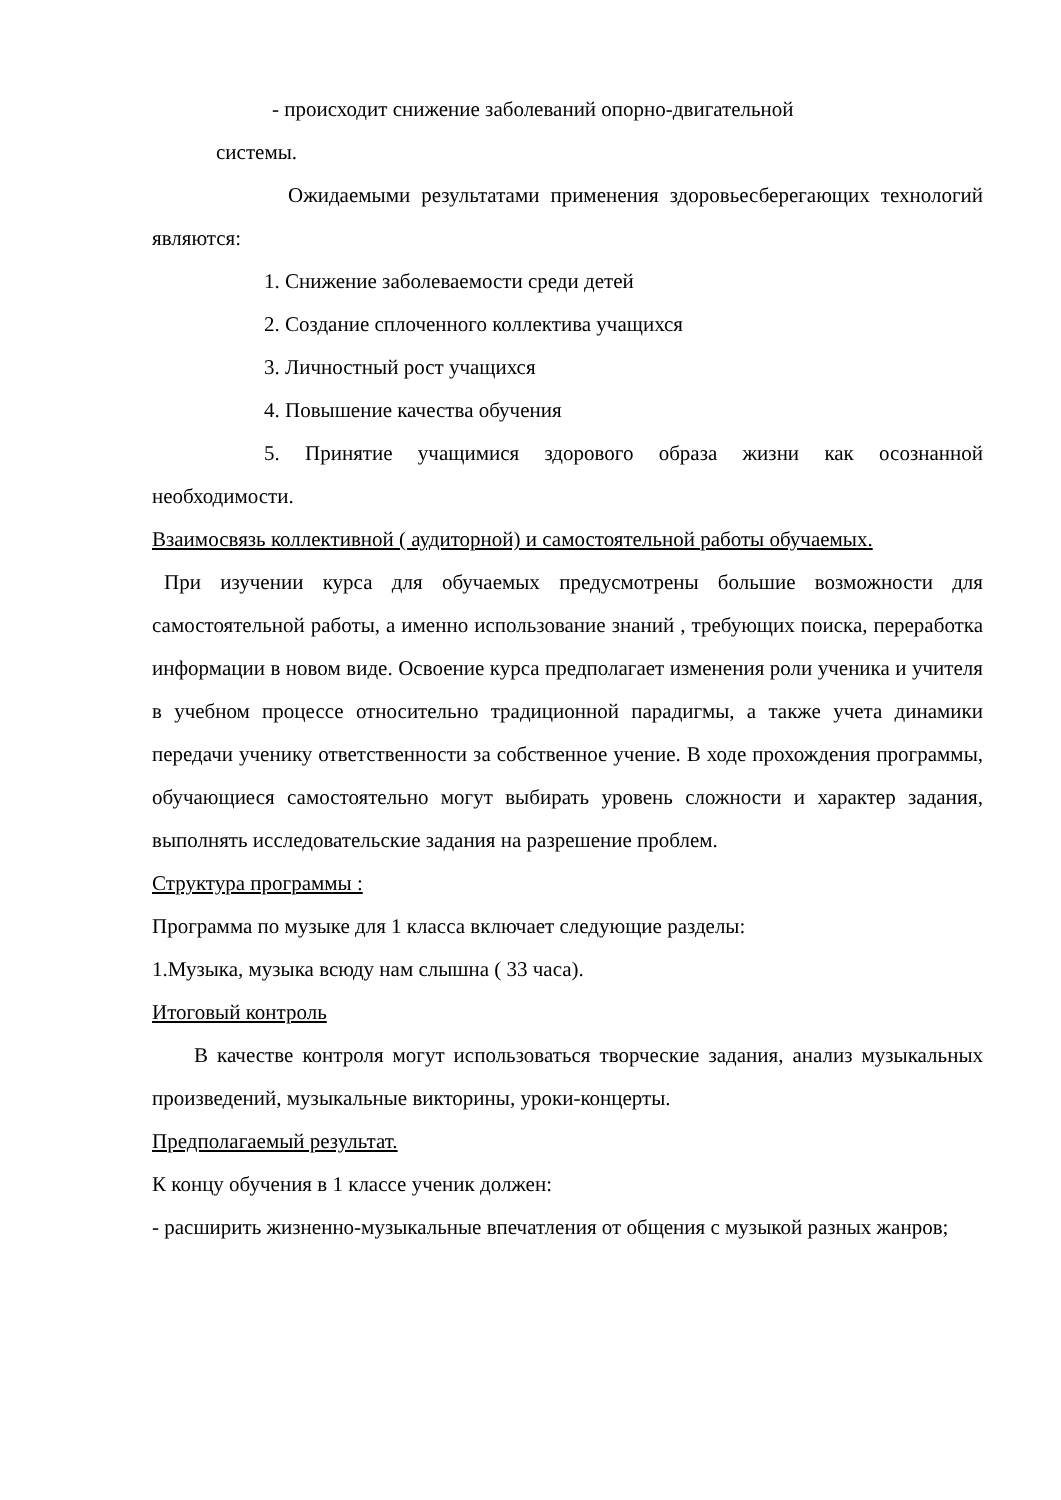- происходит снижение заболеваний опорно-двигательной
системы.
Ожидаемыми результатами применения здоровьесберегающих технологий являются:
1. Снижение заболеваемости среди детей
2. Создание сплоченного коллектива учащихся
3. Личностный рост учащихся
4. Повышение качества обучения
5. Принятие учащимися здорового образа жизни как осознанной необходимости.
Взаимосвязь коллективной ( аудиторной) и самостоятельной работы обучаемых.
При изучении курса для обучаемых предусмотрены большие возможности для самостоятельной работы, а именно использование знаний , требующих поиска, переработка информации в новом виде. Освоение курса предполагает изменения роли ученика и учителя в учебном процессе относительно традиционной парадигмы, а также учета динамики передачи ученику ответственности за собственное учение. В ходе прохождения программы, обучающиеся самостоятельно могут выбирать уровень сложности и характер задания, выполнять исследовательские задания на разрешение проблем.
Структура программы :
Программа по музыке для 1 класса включает следующие разделы:
1.Музыка, музыка всюду нам слышна ( 33 часа).
Итоговый контроль
В качестве контроля могут использоваться творческие задания, анализ музыкальных произведений, музыкальные викторины, уроки-концерты.
Предполагаемый результат.
К концу обучения в 1 классе ученик должен:
- расширить жизненно-музыкальные впечатления от общения с музыкой разных жанров;